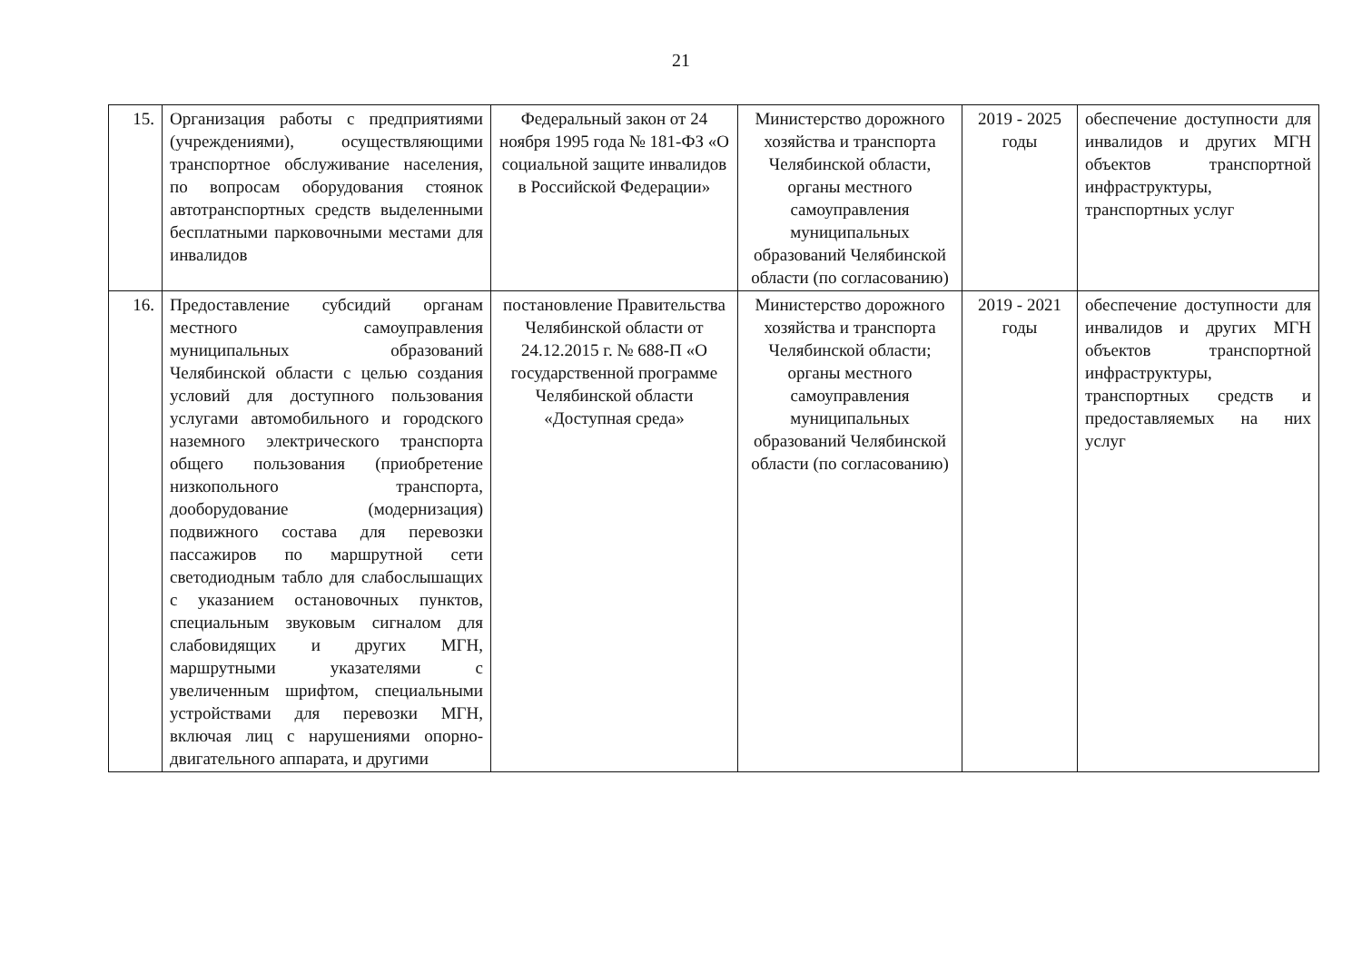21
| 15. | Организация работы с предприятиями (учреждениями), осуществляющими транспортное обслуживание населения, по вопросам оборудования стоянок автотранспортных средств выделенными бесплатными парковочными местами для инвалидов | Федеральный закон от 24 ноября 1995 года № 181-ФЗ «О социальной защите инвалидов в Российской Федерации» | Министерство дорожного хозяйства и транспорта Челябинской области, органы местного самоуправления муниципальных образований Челябинской области (по согласованию) | 2019 - 2025 годы | обеспечение доступности для инвалидов и других МГН объектов транспортной инфраструктуры, транспортных услуг |
| 16. | Предоставление субсидий органам местного самоуправления муниципальных образований Челябинской области с целью создания условий для доступного пользования услугами автомобильного и городского наземного электрического транспорта общего пользования (приобретение низкопольного транспорта, дооборудование (модернизация) подвижного состава для перевозки пассажиров по маршрутной сети светодиодным табло для слабослышащих с указанием остановочных пунктов, специальным звуковым сигналом для слабовидящих и других МГН, маршрутными указателями с увеличенным шрифтом, специальными устройствами для перевозки МГН, включая лиц с нарушениями опорно-двигательного аппарата, и другими | постановление Правительства Челябинской области от 24.12.2015 г. № 688-П «О государственной программе Челябинской области «Доступная среда» | Министерство дорожного хозяйства и транспорта Челябинской области; органы местного самоуправления муниципальных образований Челябинской области (по согласованию) | 2019 - 2021 годы | обеспечение доступности для инвалидов и других МГН объектов транспортной инфраструктуры, транспортных средств и предоставляемых на них услуг |